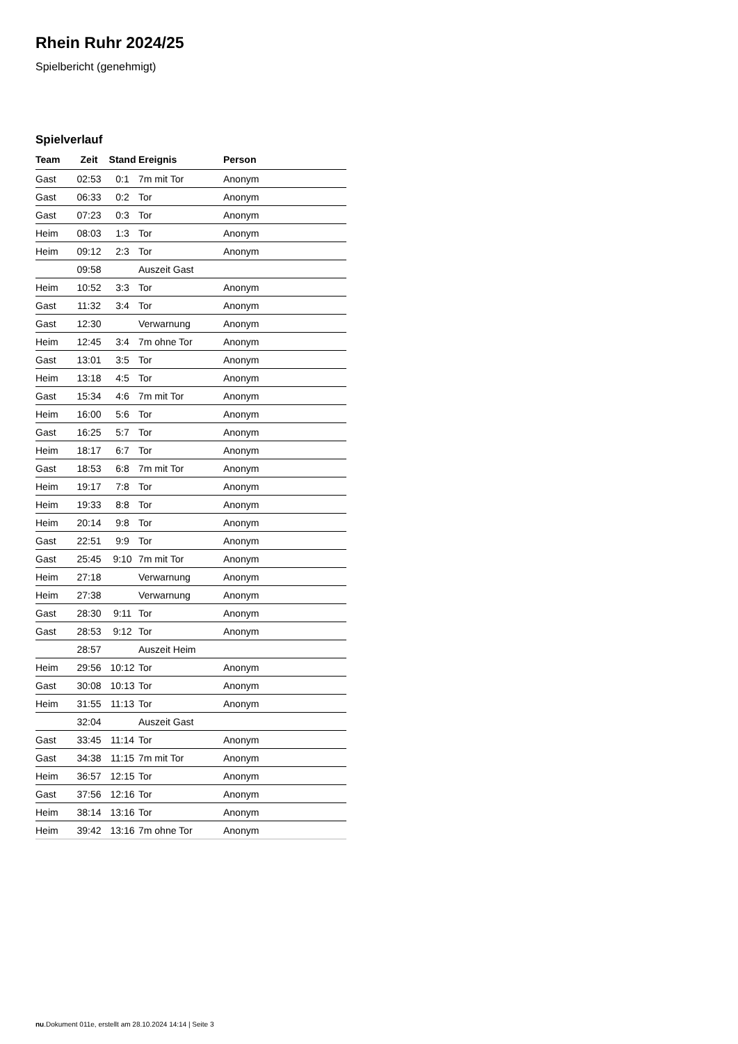Rhein Ruhr 2024/25
Spielbericht (genehmigt)
Spielverlauf
| Team | Zeit | Stand | Ereignis | Person |
| --- | --- | --- | --- | --- |
| Gast | 02:53 | 0:1 | 7m mit Tor | Anonym |
| Gast | 06:33 | 0:2 | Tor | Anonym |
| Gast | 07:23 | 0:3 | Tor | Anonym |
| Heim | 08:03 | 1:3 | Tor | Anonym |
| Heim | 09:12 | 2:3 | Tor | Anonym |
| | 09:58 | | Auszeit Gast | |
| Heim | 10:52 | 3:3 | Tor | Anonym |
| Gast | 11:32 | 3:4 | Tor | Anonym |
| Gast | 12:30 | | Verwarnung | Anonym |
| Heim | 12:45 | 3:4 | 7m ohne Tor | Anonym |
| Gast | 13:01 | 3:5 | Tor | Anonym |
| Heim | 13:18 | 4:5 | Tor | Anonym |
| Gast | 15:34 | 4:6 | 7m mit Tor | Anonym |
| Heim | 16:00 | 5:6 | Tor | Anonym |
| Gast | 16:25 | 5:7 | Tor | Anonym |
| Heim | 18:17 | 6:7 | Tor | Anonym |
| Gast | 18:53 | 6:8 | 7m mit Tor | Anonym |
| Heim | 19:17 | 7:8 | Tor | Anonym |
| Heim | 19:33 | 8:8 | Tor | Anonym |
| Heim | 20:14 | 9:8 | Tor | Anonym |
| Gast | 22:51 | 9:9 | Tor | Anonym |
| Gast | 25:45 | 9:10 | 7m mit Tor | Anonym |
| Heim | 27:18 | | Verwarnung | Anonym |
| Heim | 27:38 | | Verwarnung | Anonym |
| Gast | 28:30 | 9:11 | Tor | Anonym |
| Gast | 28:53 | 9:12 | Tor | Anonym |
| | 28:57 | | Auszeit Heim | |
| Heim | 29:56 | 10:12 | Tor | Anonym |
| Gast | 30:08 | 10:13 | Tor | Anonym |
| Heim | 31:55 | 11:13 | Tor | Anonym |
| | 32:04 | | Auszeit Gast | |
| Gast | 33:45 | 11:14 | Tor | Anonym |
| Gast | 34:38 | 11:15 | 7m mit Tor | Anonym |
| Heim | 36:57 | 12:15 | Tor | Anonym |
| Gast | 37:56 | 12:16 | Tor | Anonym |
| Heim | 38:14 | 13:16 | Tor | Anonym |
| Heim | 39:42 | 13:16 | 7m ohne Tor | Anonym |
nu.Dokument 011e, erstellt am 28.10.2024 14:14 | Seite 3